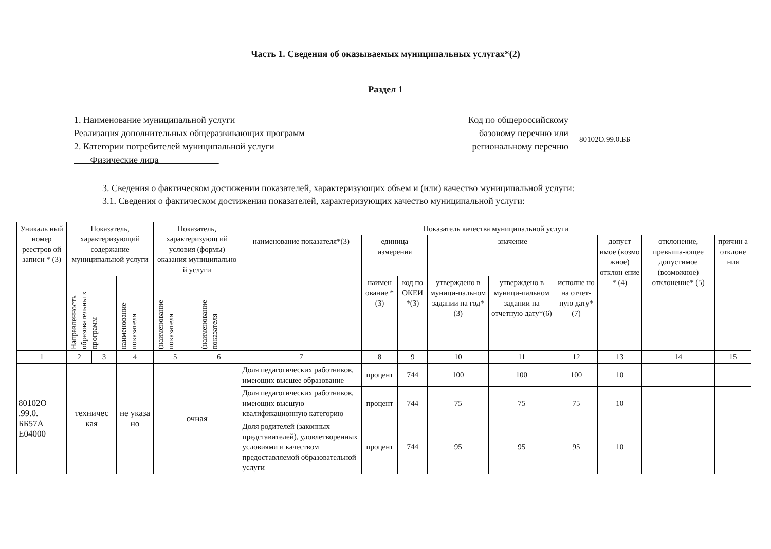Часть 1. Сведения об оказываемых муниципальных услугах*(2)
Раздел 1
1. Наименование муниципальной услуги
Реализация дополнительных общеразвивающих программ
2. Категории потребителей муниципальной услуги
Физические лица
Код по общероссийскому
базовому перечню или
региональному перечню
80102О.99.0.ББ
3. Сведения о фактическом достижении показателей, характеризующих объем и (или) качество муниципальной услуги:
3.1. Сведения о фактическом достижении показателей, характеризующих качество муниципальной услуги:
| Уникаль ный номер реестров ой записи * (3) | Показатель, характеризующий содержание муниципальной услуги | | | Показатель, характеризующ ий условия (формы) оказания муниципально й услуги | | Показатель качества муниципальной услуги | | | | | | | | |
| --- | --- | --- | --- | --- | --- | --- | --- | --- | --- | --- | --- | --- | --- | --- |
| | | | | | | наименование показателя*(3) | единица измерения | | значение | | | допуст имое (возмо жное) отклон ение * (4) | отклонение, превыша-ющее допустимое (возможное) отклонение* (5) | причин а отклоне ния |
| | Направленность образовательны х программ | | наименование показателя | (наименование показателя | (наименование показателя | | наимен ование *(3) | код по ОКЕИ *(3) | утверждено в муници-пальном задании на год*(3) | утверждено в муници-пальном задании на отчетную дату*(6) | исполне но на отчет-ную дату*(7) | | | |
| 1 | 2 | 3 | 4 | 5 | 6 | 7 | 8 | 9 | 10 | 11 | 12 | 13 | 14 | 15 |
| 80102О .99.0. ББ57А Е04000 | техничес кая | | не указа но | очная | | Доля педагогических работников, имеющих высшее образование | процент | 744 | 100 | 100 | 100 | 10 | | |
| | | | | | | Доля педагогических работников, имеющих высшую квалификационную категорию | процент | 744 | 75 | 75 | 75 | 10 | | |
| | | | | | | Доля родителей (законных представителей), удовлетворенных условиями и качеством предоставляемой образовательной услуги | процент | 744 | 95 | 95 | 95 | 10 | | |